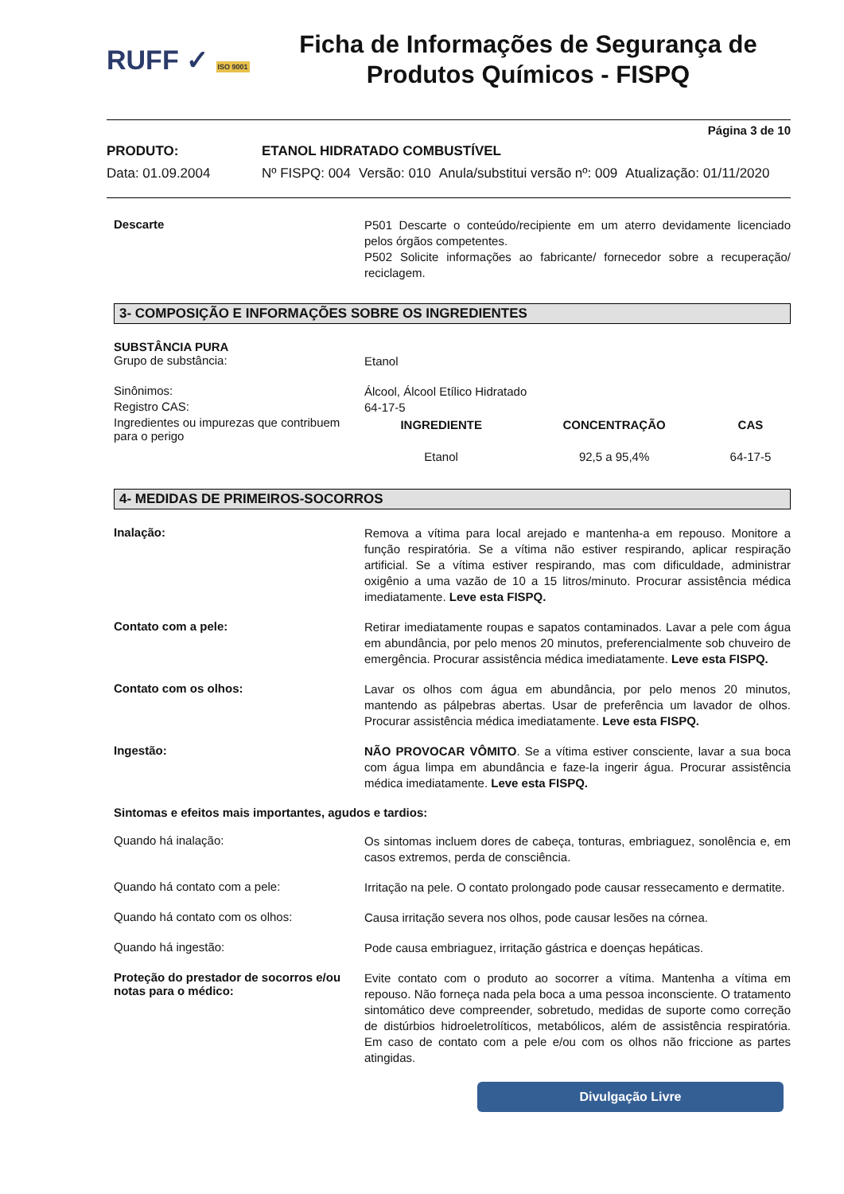RUFF ✓ ISO 9001
Ficha de Informações de Segurança de Produtos Químicos - FISPQ
Página 3 de 10
PRODUTO: ETANOL HIDRATADO COMBUSTÍVEL
Data: 01.09.2004 Nº FISPQ: 004 Versão: 010 Anula/substitui versão nº: 009 Atualização: 01/11/2020
Descarte
P501 Descarte o conteúdo/recipiente em um aterro devidamente licenciado pelos órgãos competentes.
P502 Solicite informações ao fabricante/ fornecedor sobre a recuperação/ reciclagem.
3- COMPOSIÇÃO E INFORMAÇÕES SOBRE OS INGREDIENTES
SUBSTÂNCIA PURA
Grupo de substância:
Etanol
Sinônimos:
Álcool, Álcool Etílico Hidratado
Registro CAS:
64-17-5
Ingredientes ou impurezas que contribuem para o perigo
| INGREDIENTE | CONCENTRAÇÃO | CAS |
| --- | --- | --- |
| Etanol | 92,5 a 95,4% | 64-17-5 |
4- MEDIDAS DE PRIMEIROS-SOCORROS
Inalação:
Remova a vítima para local arejado e mantenha-a em repouso. Monitore a função respiratória. Se a vítima não estiver respirando, aplicar respiração artificial. Se a vítima estiver respirando, mas com dificuldade, administrar oxigênio a uma vazão de 10 a 15 litros/minuto. Procurar assistência médica imediatamente. Leve esta FISPQ.
Contato com a pele:
Retirar imediatamente roupas e sapatos contaminados. Lavar a pele com água em abundância, por pelo menos 20 minutos, preferencialmente sob chuveiro de emergência. Procurar assistência médica imediatamente. Leve esta FISPQ.
Contato com os olhos:
Lavar os olhos com água em abundância, por pelo menos 20 minutos, mantendo as pálpebras abertas. Usar de preferência um lavador de olhos. Procurar assistência médica imediatamente. Leve esta FISPQ.
Ingestão:
NÃO PROVOCAR VÔMITO. Se a vítima estiver consciente, lavar a sua boca com água limpa em abundância e faze-la ingerir água. Procurar assistência médica imediatamente. Leve esta FISPQ.
Sintomas e efeitos mais importantes, agudos e tardios:
Quando há inalação:
Os sintomas incluem dores de cabeça, tonturas, embriaguez, sonolência e, em casos extremos, perda de consciência.
Quando há contato com a pele:
Irritação na pele. O contato prolongado pode causar ressecamento e dermatite.
Quando há contato com os olhos:
Causa irritação severa nos olhos, pode causar lesões na córnea.
Quando há ingestão:
Pode causa embriaguez, irritação gástrica e doenças hepáticas.
Proteção do prestador de socorros e/ou notas para o médico:
Evite contato com o produto ao socorrer a vítima. Mantenha a vítima em repouso. Não forneça nada pela boca a uma pessoa inconsciente. O tratamento sintomático deve compreender, sobretudo, medidas de suporte como correção de distúrbios hidroeletrolíticos, metabólicos, além de assistência respiratória. Em caso de contato com a pele e/ou com os olhos não friccione as partes atingidas.
Divulgação Livre